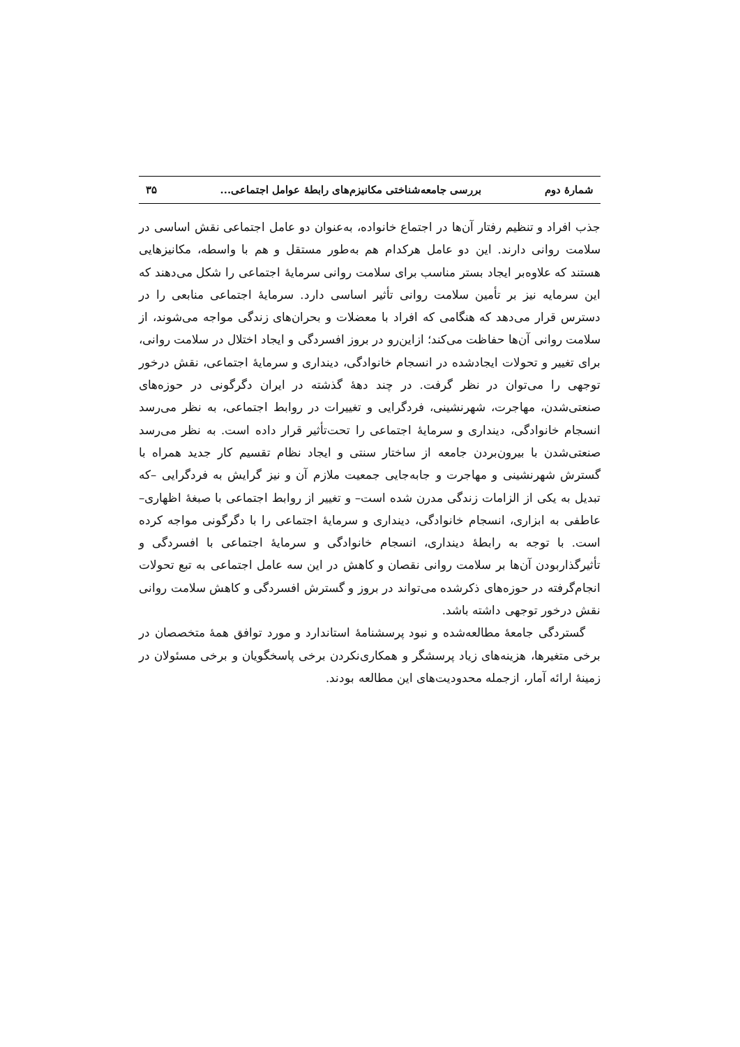شمارهٔ دوم بررسی جامعه‌شناختی مکانیزم‌های رابطهٔ عوامل اجتماعی... ۳۵
جذب افراد و تنظیم رفتار آن‌ها در اجتماع خانواده، به‌عنوان دو عامل اجتماعی نقش اساسی در سلامت روانی دارند. این دو عامل هرکدام هم به‌طور مستقل و هم با واسطه، مکانیزهایی هستند که علاوه‌بر ایجاد بستر مناسب برای سلامت روانی سرمایهٔ اجتماعی را شکل می‌دهند که این سرمایه نیز بر تأمین سلامت روانی تأثیر اساسی دارد. سرمایهٔ اجتماعی منابعی را در دسترس قرار می‌دهد که هنگامی که افراد با معضلات و بحران‌های زندگی مواجه می‌شوند، از سلامت روانی آن‌ها حفاظت می‌کند؛ ازاین‌رو در بروز افسردگی و ایجاد اختلال در سلامت روانی، برای تغییر و تحولات ایجادشده در انسجام خانوادگی، دینداری و سرمایهٔ اجتماعی، نقش درخور توجهی را می‌توان در نظر گرفت. در چند دههٔ گذشته در ایران دگرگونی در حوزه‌های صنعتی‌شدن، مهاجرت، شهرنشینی، فردگرایی و تغییرات در روابط اجتماعی، به نظر می‌رسد انسجام خانوادگی، دینداری و سرمایهٔ اجتماعی را تحت‌تأثیر قرار داده است. به نظر می‌رسد صنعتی‌شدن با بیرون‌بردن جامعه از ساختار سنتی و ایجاد نظام تقسیم کار جدید همراه با گسترش شهرنشینی و مهاجرت و جابه‌جایی جمعیت ملازم آن و نیز گرایش به فردگرایی –که تبدیل به یکی از الزامات زندگی مدرن شده است– و تغییر از روابط اجتماعی با صبغهٔ اظهاری–عاطفی به ابزاری، انسجام خانوادگی، دینداری و سرمایهٔ اجتماعی را با دگرگونی مواجه کرده است. با توجه به رابطهٔ دینداری، انسجام خانوادگی و سرمایهٔ اجتماعی با افسردگی و تأثیرگذاربودن آن‌ها بر سلامت روانی نقصان و کاهش در این سه عامل اجتماعی به تبع تحولات انجام‌گرفته در حوزه‌های ذکرشده می‌تواند در بروز و گسترش افسردگی و کاهش سلامت روانی نقش درخور توجهی داشته باشد.
گستردگی جامعهٔ مطالعه‌شده و نبود پرسشنامهٔ استاندارد و مورد توافق همهٔ متخصصان در برخی متغیرها، هزینه‌های زیاد پرسشگر و همکاری‌نکردن برخی پاسخگویان و برخی مسئولان در زمینهٔ ارائه آمار، ازجمله محدودیت‌های این مطالعه بودند.